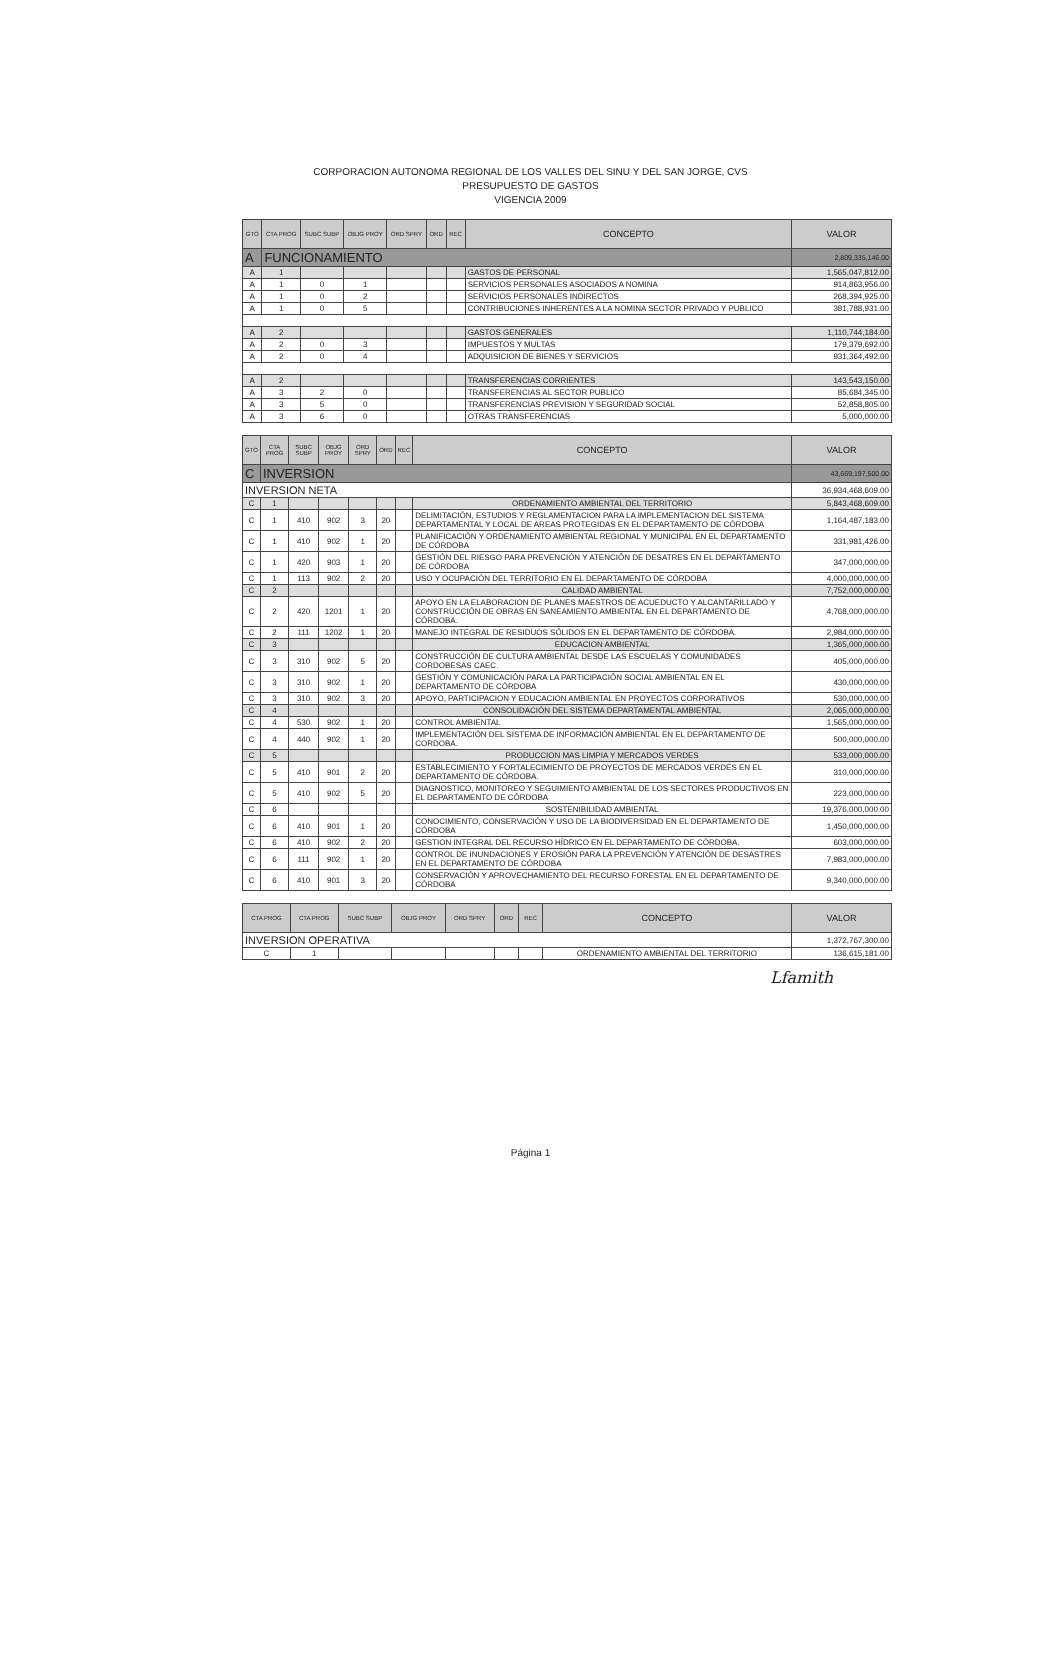CORPORACION AUTONOMA REGIONAL DE LOS VALLES DEL SINU Y DEL SAN JORGE, CVS
PRESUPUESTO DE GASTOS
VIGENCIA 2009
| GTO | CTA PROG | SUBC SUBP | OBJG PROY | ORD SPRY | ORD | REC | CONCEPTO | VALOR |
| --- | --- | --- | --- | --- | --- | --- | --- | --- |
| A | FUNCIONAMIENTO | | | | | | | 2,809,335,146.00 |
| A | 1 | | | | | | GASTOS DE PERSONAL | 1,565,047,812.00 |
| A | 1 | 0 | 1 | | | | SERVICIOS PERSONALES ASOCIADOS A NOMINA | 914,863,956.00 |
| A | 1 | 0 | 2 | | | | SERVICIOS PERSONALES INDIRECTOS | 268,394,925.00 |
| A | 1 | 0 | 5 | | | | CONTRIBUCIONES INHERENTES A LA NOMINA SECTOR PRIVADO Y PUBLICO | 381,788,931.00 |
| A | 2 | | | | | | GASTOS GENERALES | 1,110,744,184.00 |
| A | 2 | 0 | 3 | | | | IMPUESTOS Y MULTAS | 179,379,692.00 |
| A | 2 | 0 | 4 | | | | ADQUISICION DE BIENES Y SERVICIOS | 931,364,492.00 |
| A | 2 | | | | | | TRANSFERENCIAS CORRIENTES | 143,543,150.00 |
| A | 3 | 2 | 0 | | | | TRANSFERENCIAS AL SECTOR PUBLICO | 85,684,345.00 |
| A | 3 | 5 | 0 | | | | TRANSFERENCIAS PREVISION Y SEGURIDAD SOCIAL | 52,858,805.00 |
| A | 3 | 6 | 0 | | | | OTRAS TRANSFERENCIAS | 5,000,000.00 |
| GTO | CTA PROG | SUBC SUBP | OBJG PROY | ORD SPRY | ORD | REC | CONCEPTO | VALOR |
| --- | --- | --- | --- | --- | --- | --- | --- | --- |
| C | INVERSION | | | | | | | 43,669,197,500.00 |
| INVERSION NETA | | | | | | | | 36,934,468,609.00 |
| C | 1 | | | | | | ORDENAMIENTO AMBIENTAL DEL TERRITORIO | 5,843,468,609.00 |
| C | 1 | 410 | 902 | 3 | 20 | | DELIMITACIÓN, ESTUDIOS Y REGLAMENTACION PARA LA IMPLEMENTACION DEL SISTEMA DEPARTAMENTAL Y LOCAL DE AREAS PROTEGIDAS EN EL DEPARTAMENTO DE CÓRDOBA | 1,164,487,183.00 |
| C | 1 | 410 | 902 | 1 | 20 | | PLANIFICACIÓN Y ORDENAMIENTO AMBIENTAL REGIONAL Y MUNICIPAL EN EL DEPARTAMENTO DE CÓRDOBA | 331,981,426.00 |
| C | 1 | 420 | 903 | 1 | 20 | | GESTIÓN DEL RIESGO PARA PREVENCIÓN Y ATENCIÓN DE DESATRES EN EL DEPARTAMENTO DE CÓRDOBA | 347,000,000.00 |
| C | 1 | 113 | 902 | 2 | 20 | | USO Y OCUPACIÓN DEL TERRITORIO EN EL DEPARTAMENTO DE CÓRDOBA | 4,000,000,000.00 |
| C | 2 | | | | | | CALIDAD AMBIENTAL | 7,752,000,000.00 |
| C | 2 | 420 | 1201 | 1 | 20 | | APOYO EN LA ELABORACION DE PLANES MAESTROS DE ACUEDUCTO Y ALCANTARILLADO Y CONSTRUCCIÓN DE OBRAS EN SANEAMIENTO AMBIENTAL EN EL DEPARTAMENTO DE CÓRDOBA. | 4,768,000,000.00 |
| C | 2 | 111 | 1202 | 1 | 20 | | MANEJO INTEGRAL DE RESIDUOS SÓLIDOS EN EL DEPARTAMENTO DE CÓRDOBA. | 2,984,000,000.00 |
| C | 3 | | | | | | EDUCACION AMBIENTAL | 1,365,000,000.00 |
| C | 3 | 310 | 902 | 5 | 20 | | CONSTRUCCIÓN DE CULTURA AMBIENTAL DESDE LAS ESCUELAS Y COMUNIDADES CORDOBESAS CAEC. | 405,000,000.00 |
| C | 3 | 310 | 902 | 1 | 20 | | GESTIÓN Y COMUNICACIÓN PARA LA PARTICIPACIÓN SOCIAL AMBIENTAL EN EL DEPARTAMENTO DE CÓRDOBA | 430,000,000.00 |
| C | 3 | 310 | 902 | 3 | 20 | | APOYO, PARTICIPACION Y EDUCACION AMBIENTAL EN PROYECTOS CORPORATIVOS | 530,000,000.00 |
| C | 4 | | | | | | CONSOLIDACIÓN DEL SISTEMA DEPARTAMENTAL AMBIENTAL | 2,065,000,000.00 |
| C | 4 | 530 | 902 | 1 | 20 | | CONTROL AMBIENTAL | 1,565,000,000.00 |
| C | 4 | 440 | 902 | 1 | 20 | | IMPLEMENTACIÓN DEL SISTEMA DE INFORMACIÓN AMBIENTAL EN EL DEPARTAMENTO DE CORDOBA. | 500,000,000.00 |
| C | 5 | | | | | | PRODUCCION MAS LIMPIA Y MERCADOS VERDES | 533,000,000.00 |
| C | 5 | 410 | 901 | 2 | 20 | | ESTABLECIMIENTO Y FORTALECIMIENTO DE PROYECTOS DE MERCADOS VERDES EN EL DEPARTAMENTO DE CÓRDOBA. | 310,000,000.00 |
| C | 5 | 410 | 902 | 5 | 20 | | DIAGNOSTICO, MONITOREO Y SEGUIMIENTO AMBIENTAL DE LOS SECTORES PRODUCTIVOS EN EL DEPARTAMENTO DE CÓRDOBA | 223,000,000.00 |
| C | 6 | | | | | | SOSTENIBILIDAD AMBIENTAL | 19,376,000,000.00 |
| C | 6 | 410 | 901 | 1 | 20 | | CONOCIMIENTO, CONSERVACIÓN Y USO DE LA BIODIVERSIDAD EN EL DEPARTAMENTO DE CÓRDOBA | 1,450,000,000.00 |
| C | 6 | 410 | 902 | 2 | 20 | | GESTION INTEGRAL DEL RECURSO HÍDRICO EN EL DEPARTAMENTO DE CÓRDOBA. | 603,000,000.00 |
| C | 6 | 111 | 902 | 1 | 20 | | CONTROL DE INUNDACIONES Y EROSIÓN PARA LA PREVENCIÓN Y ATENCIÓN DE DESASTRES EN EL DEPARTAMENTO DE CÓRDOBA | 7,983,000,000.00 |
| C | 6 | 410 | 901 | 3 | 20 | | CONSERVACIÓN Y APROVECHAMIENTO DEL RECURSO FORESTAL EN EL DEPARTAMENTO DE CÓRDOBA | 9,340,000,000.00 |
| CTA PROG | CTA PROG | SUBC SUBP | OBJG PROY | ORD SPRY | ORD | REC | CONCEPTO | VALOR |
| --- | --- | --- | --- | --- | --- | --- | --- | --- |
| INVERSION OPERATIVA | | | | | | | | 1,372,767,300.00 |
| C | 1 | | | | | | ORDENAMIENTO AMBIENTAL DEL TERRITORIO | 136,615,181.00 |
Lfamith
Página 1